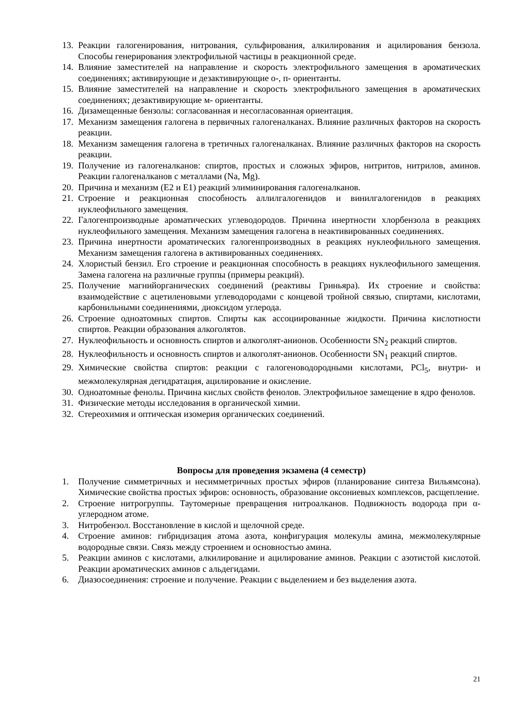13. Реакции галогенирования, нитрования, сульфирования, алкилирования и ацилирования бензола. Способы генерирования электрофильной частицы в реакционной среде.
14. Влияние заместителей на направление и скорость электрофильного замещения в ароматических соединениях; активирующие и дезактивирующие о-, п- ориентанты.
15. Влияние заместителей на направление и скорость электрофильного замещения в ароматических соединениях; дезактивирующие м- ориентанты.
16. Дизамещенные бензолы: согласованная и несогласованная ориентация.
17. Механизм замещения галогена в первичных галогеналканах. Влияние различных факторов на скорость реакции.
18. Механизм замещения галогена в третичных галогеналканах. Влияние различных факторов на скорость реакции.
19. Получение из галогеналканов: спиртов, простых и сложных эфиров, нитритов, нитрилов, аминов. Реакции галогеналканов с металлами (Na, Mg).
20. Причина и механизм (Е2 и Е1) реакций элиминирования галогеналканов.
21. Строение и реакционная способность аллилгалогенидов и винилгалогенидов в реакциях нуклеофильного замещения.
22. Галогенпроизводные ароматических углеводородов. Причина инертности хлорбензола в реакциях нуклеофильного замещения. Механизм замещения галогена в неактивированных соединениях.
23. Причина инертности ароматических галогенпроизводных в реакциях нуклеофильного замещения. Механизм замещения галогена в активированных соединениях.
24. Хлористый бензил. Его строение и реакционная способность в реакциях нуклеофильного замещения. Замена галогена на различные группы (примеры реакций).
25. Получение магнийорганических соединений (реактивы Гриньяра). Их строение и свойства: взаимодействие с ацетиленовыми углеводородами с концевой тройной связью, спиртами, кислотами, карбонильными соединениями, диоксидом углерода.
26. Строение одноатомных спиртов. Спирты как ассоциированные жидкости. Причина кислотности спиртов. Реакции образования алкоголятов.
27. Нуклеофильность и основность спиртов и алкоголят-анионов. Особенности SN<sub>2</sub> реакций спиртов.
28. Нуклеофильность и основность спиртов и алкоголят-анионов. Особенности SN<sub>1</sub> реакций спиртов.
29. Химические свойства спиртов: реакции с галогеноводородными кислотами, PCl<sub>5</sub>, внутри- и межмолекулярная дегидратация, ацилирование и окисление.
30. Одноатомные фенолы. Причина кислых свойств фенолов. Электрофильное замещение в ядро фенолов.
31. Физические методы исследования в органической химии.
32. Стереохимия и оптическая изомерия органических соединений.
Вопросы для проведения экзамена (4 семестр)
1. Получение симметричных и несимметричных простых эфиров (планирование синтеза Вильямсона). Химические свойства простых эфиров: основность, образование оксониевых комплексов, расщепление.
2. Строение нитрогруппы. Таутомерные превращения нитроалканов. Подвижность водорода при α-углеродном атоме.
3. Нитробензол. Восстановление в кислой и щелочной среде.
4. Строение аминов: гибридизация атома азота, конфигурация молекулы амина, межмолекулярные водородные связи. Связь между строением и основностью амина.
5. Реакции аминов с кислотами, алкилирование и ацилирование аминов. Реакции с азотистой кислотой. Реакции ароматических аминов с альдегидами.
6. Диазосоединения: строение и получение. Реакции с выделением и без выделения азота.
21